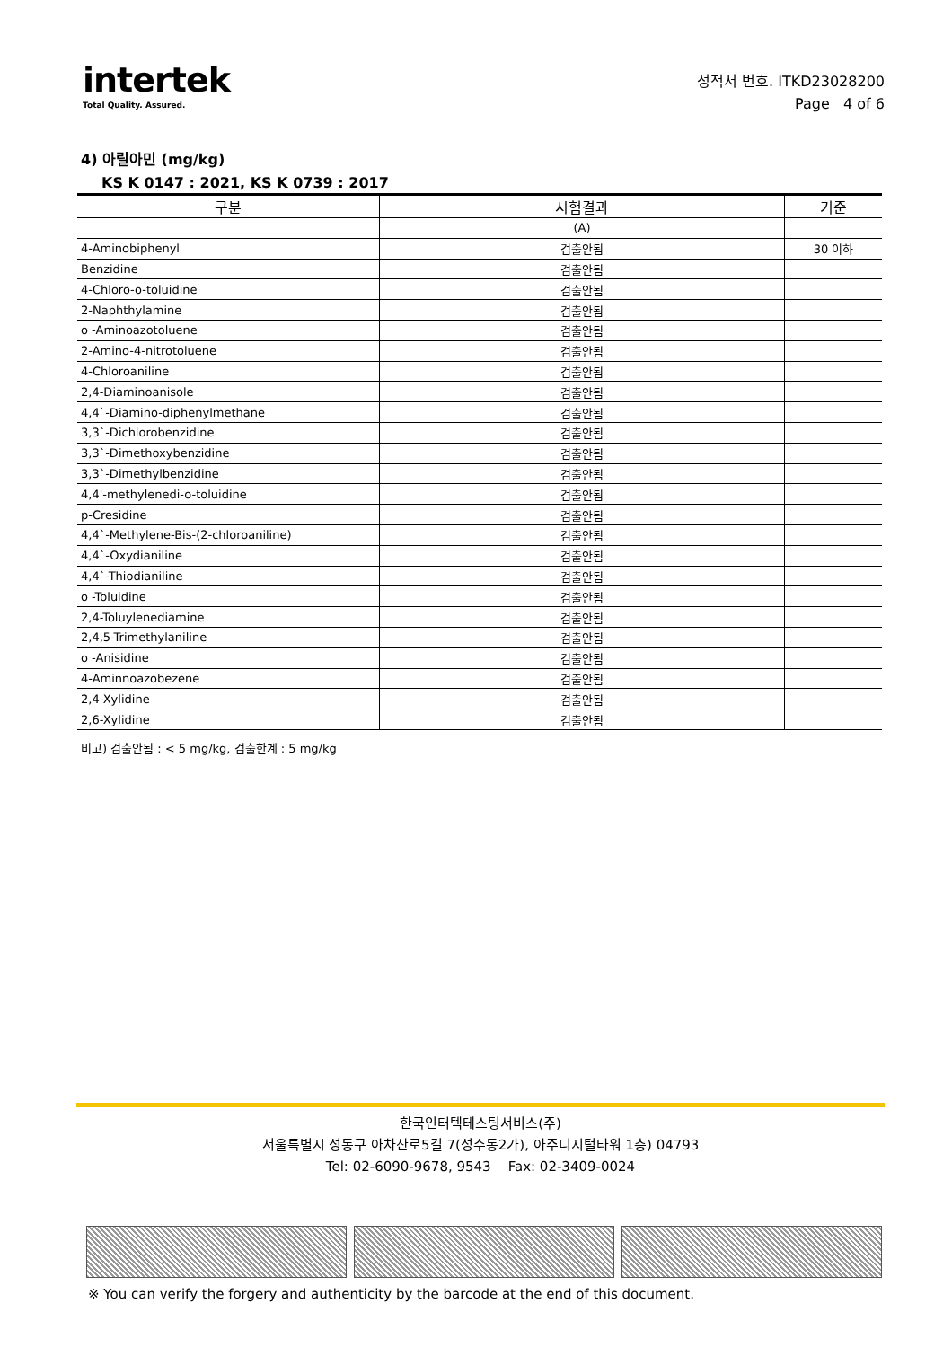intertek
Total Quality. Assured.
성적서 번호. ITKD23028200
Page 4 of 6
4) 아릴아민 (mg/kg)
KS K 0147 : 2021, KS K 0739 : 2017
| 구분 | 시험결과 | 기준 |
| --- | --- | --- |
| | (A) | |
| 4-Aminobiphenyl | 검출안됨 | 30 이하 |
| Benzidine | 검출안됨 | |
| 4-Chloro-o-toluidine | 검출안됨 | |
| 2-Naphthylamine | 검출안됨 | |
| o -Aminoazotoluene | 검출안됨 | |
| 2-Amino-4-nitrotoluene | 검출안됨 | |
| 4-Chloroaniline | 검출안됨 | |
| 2,4-Diaminoanisole | 검출안됨 | |
| 4,4`-Diamino-diphenylmethane | 검출안됨 | |
| 3,3`-Dichlorobenzidine | 검출안됨 | |
| 3,3`-Dimethoxybenzidine | 검출안됨 | |
| 3,3`-Dimethylbenzidine | 검출안됨 | |
| 4,4'-methylenedi-o-toluidine | 검출안됨 | |
| p-Cresidine | 검출안됨 | |
| 4,4`-Methylene-Bis-(2-chloroaniline) | 검출안됨 | |
| 4,4`-Oxydianiline | 검출안됨 | |
| 4,4`-Thiodianiline | 검출안됨 | |
| o -Toluidine | 검출안됨 | |
| 2,4-Toluylenediamine | 검출안됨 | |
| 2,4,5-Trimethylaniline | 검출안됨 | |
| o -Anisidine | 검출안됨 | |
| 4-Aminnoazobezene | 검출안됨 | |
| 2,4-Xylidine | 검출안됨 | |
| 2,6-Xylidine | 검출안됨 | |
비고) 검출안됨 : < 5 mg/kg, 검출한계 : 5 mg/kg
한국인터텍테스팅서비스(주)
서울특별시 성동구 아차산로5길 7(성수동2가), 아주디지털타워 1층) 04793
Tel: 02-6090-9678, 9543 Fax: 02-3409-0024
※ You can verify the forgery and authenticity by the barcode at the end of this document.